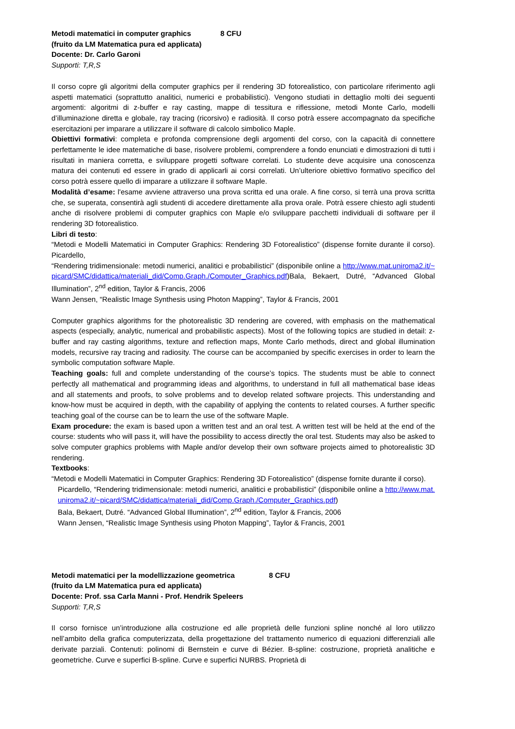Metodi matematici in computer graphics 8 CFU
(fruito da LM Matematica pura ed applicata)
Docente: Dr. Carlo Garoni
Supporti: T,R,S
Il corso copre gli algoritmi della computer graphics per il rendering 3D fotorealistico, con particolare riferimento agli aspetti matematici (soprattutto analitici, numerici e probabilistici). Vengono studiati in dettaglio molti dei seguenti argomenti: algoritmi di z-buffer e ray casting, mappe di tessitura e riflessione, metodi Monte Carlo, modelli d’illuminazione diretta e globale, ray tracing (ricorsivo) e radiosità. Il corso potrà essere accompagnato da specifiche esercitazioni per imparare a utilizzare il software di calcolo simbolico Maple.
Obiettivi formativi: completa e profonda comprensione degli argomenti del corso, con la capacità di connettere perfettamente le idee matematiche di base, risolvere problemi, comprendere a fondo enunciati e dimostrazioni di tutti i risultati in maniera corretta, e sviluppare progetti software correlati. Lo studente deve acquisire una conoscenza matura dei contenuti ed essere in grado di applicarli ai corsi correlati. Un’ulteriore obiettivo formativo specifico del corso potrà essere quello di imparare a utilizzare il software Maple.
Modalità d’esame: l'esame avviene attraverso una prova scritta ed una orale. A fine corso, si terrà una prova scritta che, se superata, consentirà agli studenti di accedere direttamente alla prova orale. Potrà essere chiesto agli studenti anche di risolvere problemi di computer graphics con Maple e/o sviluppare pacchetti individuali di software per il rendering 3D fotorealistico.
Libri di testo:
“Metodi e Modelli Matematici in Computer Graphics: Rendering 3D Fotorealistico” (dispense fornite durante il corso). Picardello,
“Rendering tridimensionale: metodi numerici, analitici e probabilistici” (disponibile online a http://www.mat.uniroma2.it/~picard/SMC/didattica/materiali_did/Comp.Graph./Computer_Graphics.pdf)Bala, Bekaert, Dutré, “Advanced Global Illumination”, 2<sup>nd</sup> edition, Taylor & Francis, 2006
Wann Jensen, “Realistic Image Synthesis using Photon Mapping”, Taylor & Francis, 2001
Computer graphics algorithms for the photorealistic 3D rendering are covered, with emphasis on the mathematical aspects (especially, analytic, numerical and probabilistic aspects). Most of the following topics are studied in detail: z-buffer and ray casting algorithms, texture and reflection maps, Monte Carlo methods, direct and global illumination models, recursive ray tracing and radiosity. The course can be accompanied by specific exercises in order to learn the symbolic computation software Maple.
Teaching goals: full and complete understanding of the course’s topics. The students must be able to connect perfectly all mathematical and programming ideas and algorithms, to understand in full all mathematical base ideas and all statements and proofs, to solve problems and to develop related software projects. This understanding and know-how must be acquired in depth, with the capability of applying the contents to related courses. A further specific teaching goal of the course can be to learn the use of the software Maple.
Exam procedure: the exam is based upon a written test and an oral test. A written test will be held at the end of the course: students who will pass it, will have the possibility to access directly the oral test. Students may also be asked to solve computer graphics problems with Maple and/or develop their own software projects aimed to photorealistic 3D rendering.
Textbooks:
“Metodi e Modelli Matematici in Computer Graphics: Rendering 3D Fotorealistico” (dispense fornite durante il corso).
Picardello, “Rendering tridimensionale: metodi numerici, analitici e probabilistici” (disponibile online a http://www.mat.uniroma2.it/~picard/SMC/didattica/materiali_did/Comp.Graph./Computer_Graphics.pdf)
Bala, Bekaert, Dutré. “Advanced Global Illumination”, 2<sup>nd</sup> edition, Taylor & Francis, 2006
Wann Jensen, “Realistic Image Synthesis using Photon Mapping”, Taylor & Francis, 2001
Metodi matematici per la modellizzazione geometrica 8 CFU
(fruito da LM Matematica pura ed applicata)
Docente: Prof. ssa Carla Manni - Prof. Hendrik Speleers
Supporti: T,R,S
Il corso fornisce un’introduzione alla costruzione ed alle proprietà delle funzioni spline nonché al loro utilizzo nell’ambito della grafica computerizzata, della progettazione del trattamento numerico di equazioni differenziali alle derivate parziali. Contenuti: polinomi di Bernstein e curve di Bézier. B-spline: costruzione, proprietà analitiche e geometriche. Curve e superfici B-spline. Curve e superfici NURBS. Proprietà di